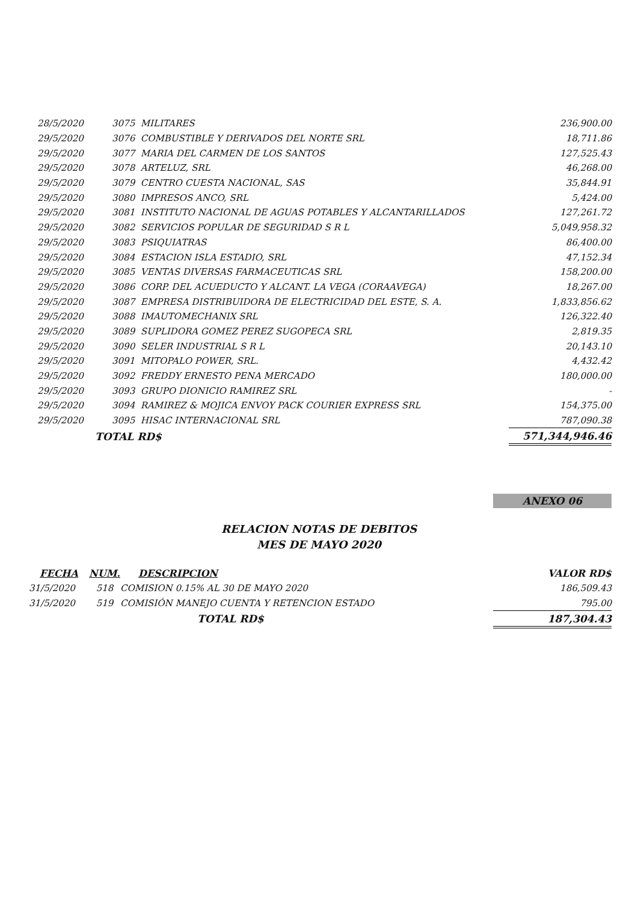| 28/5/2020 | 3075 MILITARES | 236,900.00 |
| 29/5/2020 | 3076 COMBUSTIBLE Y DERIVADOS DEL NORTE SRL | 18,711.86 |
| 29/5/2020 | 3077 MARIA DEL CARMEN DE LOS SANTOS | 127,525.43 |
| 29/5/2020 | 3078 ARTELUZ, SRL | 46,268.00 |
| 29/5/2020 | 3079 CENTRO CUESTA NACIONAL, SAS | 35,844.91 |
| 29/5/2020 | 3080 IMPRESOS ANCO, SRL | 5,424.00 |
| 29/5/2020 | 3081 INSTITUTO NACIONAL DE AGUAS POTABLES Y ALCANTARILLADOS | 127,261.72 |
| 29/5/2020 | 3082 SERVICIOS POPULAR DE SEGURIDAD S R L | 5,049,958.32 |
| 29/5/2020 | 3083 PSIQUIATRAS | 86,400.00 |
| 29/5/2020 | 3084 ESTACION ISLA ESTADIO, SRL | 47,152.34 |
| 29/5/2020 | 3085 VENTAS DIVERSAS FARMACEUTICAS SRL | 158,200.00 |
| 29/5/2020 | 3086 CORP. DEL ACUEDUCTO Y ALCANT. LA VEGA (CORAAVEGA) | 18,267.00 |
| 29/5/2020 | 3087 EMPRESA DISTRIBUIDORA DE ELECTRICIDAD DEL ESTE, S. A. | 1,833,856.62 |
| 29/5/2020 | 3088 IMAUTOMECHANIX SRL | 126,322.40 |
| 29/5/2020 | 3089 SUPLIDORA GOMEZ PEREZ SUGOPECA SRL | 2,819.35 |
| 29/5/2020 | 3090 SELER INDUSTRIAL S R L | 20,143.10 |
| 29/5/2020 | 3091 MITOPALO POWER, SRL. | 4,432.42 |
| 29/5/2020 | 3092 FREDDY ERNESTO PENA MERCADO | 180,000.00 |
| 29/5/2020 | 3093 GRUPO DIONICIO RAMIREZ SRL | - |
| 29/5/2020 | 3094 RAMIREZ & MOJICA ENVOY PACK COURIER EXPRESS SRL | 154,375.00 |
| 29/5/2020 | 3095 HISAC INTERNACIONAL SRL | 787,090.38 |
| | TOTAL RD$ | 571,344,946.46 |
ANEXO 06
RELACION NOTAS DE DEBITOS
MES DE MAYO 2020
| FECHA | NUM. | DESCRIPCION | VALOR RD$ |
| --- | --- | --- | --- |
| 31/5/2020 | 518 | COMISION 0.15% AL 30 DE MAYO 2020 | 186,509.43 |
| 31/5/2020 | 519 | COMISIÓN MANEJO CUENTA Y RETENCION ESTADO | 795.00 |
| | | TOTAL RD$ | 187,304.43 |